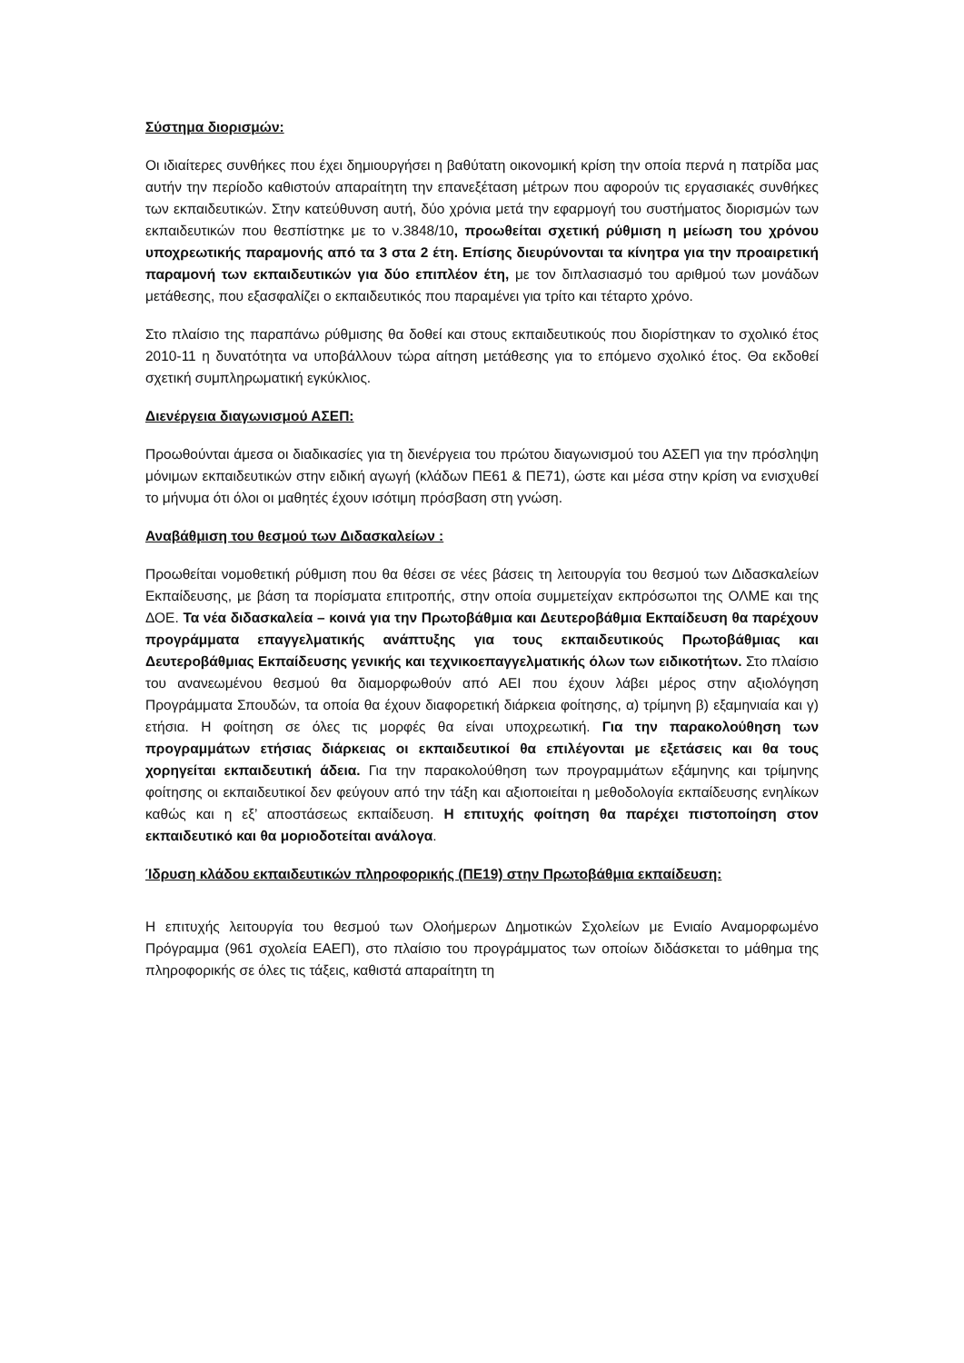Σύστημα διορισμών:
Οι ιδιαίτερες συνθήκες που έχει δημιουργήσει η βαθύτατη οικονομική κρίση την οποία περνά η πατρίδα μας αυτήν την περίοδο καθιστούν απαραίτητη την επανεξέταση μέτρων που αφορούν τις εργασιακές συνθήκες των εκπαιδευτικών. Στην κατεύθυνση αυτή, δύο χρόνια μετά την εφαρμογή του συστήματος διορισμών των εκπαιδευτικών που θεσπίστηκε με το ν.3848/10, προωθείται σχετική ρύθμιση η μείωση του χρόνου υποχρεωτικής παραμονής από τα 3 στα 2 έτη. Επίσης διευρύνονται τα κίνητρα για την προαιρετική παραμονή των εκπαιδευτικών για δύο επιπλέον έτη, με τον διπλασιασμό του αριθμού των μονάδων μετάθεσης, που εξασφαλίζει ο εκπαιδευτικός που παραμένει για τρίτο και τέταρτο χρόνο.
Στο πλαίσιο της παραπάνω ρύθμισης θα δοθεί και στους εκπαιδευτικούς που διορίστηκαν το σχολικό έτος 2010-11 η δυνατότητα να υποβάλλουν τώρα αίτηση μετάθεσης για το επόμενο σχολικό έτος. Θα εκδοθεί σχετική συμπληρωματική εγκύκλιος.
Διενέργεια διαγωνισμού ΑΣΕΠ:
Προωθούνται άμεσα οι διαδικασίες για τη διενέργεια του πρώτου διαγωνισμού του ΑΣΕΠ για την πρόσληψη μόνιμων εκπαιδευτικών στην ειδική αγωγή (κλάδων ΠΕ61 & ΠΕ71), ώστε και μέσα στην κρίση να ενισχυθεί το μήνυμα ότι όλοι οι μαθητές έχουν ισότιμη πρόσβαση στη γνώση.
Αναβάθμιση του θεσμού των Διδασκαλείων :
Προωθείται νομοθετική ρύθμιση που θα θέσει σε νέες βάσεις τη λειτουργία του θεσμού των Διδασκαλείων Εκπαίδευσης, με βάση τα πορίσματα επιτροπής, στην οποία συμμετείχαν εκπρόσωποι της ΟΛΜΕ και της ΔΟΕ. Τα νέα διδασκαλεία – κοινά για την Πρωτοβάθμια και Δευτεροβάθμια Εκπαίδευση θα παρέχουν προγράμματα επαγγελματικής ανάπτυξης για τους εκπαιδευτικούς Πρωτοβάθμιας και Δευτεροβάθμιας Εκπαίδευσης γενικής και τεχνικοεπαγγελματικής όλων των ειδικοτήτων. Στο πλαίσιο του ανανεωμένου θεσμού θα διαμορφωθούν από ΑΕΙ που έχουν λάβει μέρος στην αξιολόγηση Προγράμματα Σπουδών, τα οποία θα έχουν διαφορετική διάρκεια φοίτησης, α) τρίμηνη β) εξαμηνιαία και γ) ετήσια. Η φοίτηση σε όλες τις μορφές θα είναι υποχρεωτική. Για την παρακολούθηση των προγραμμάτων ετήσιας διάρκειας οι εκπαιδευτικοί θα επιλέγονται με εξετάσεις και θα τους χορηγείται εκπαιδευτική άδεια. Για την παρακολούθηση των προγραμμάτων εξάμηνης και τρίμηνης φοίτησης οι εκπαιδευτικοί δεν φεύγουν από την τάξη και αξιοποιείται η μεθοδολογία εκπαίδευσης ενηλίκων καθώς και η εξ’ αποστάσεως εκπαίδευση. Η επιτυχής φοίτηση θα παρέχει πιστοποίηση στον εκπαιδευτικό και θα μοριοδοτείται ανάλογα.
Ίδρυση κλάδου εκπαιδευτικών πληροφορικής (ΠΕ19) στην Πρωτοβάθμια εκπαίδευση:
Η επιτυχής λειτουργία του θεσμού των Ολοήμερων Δημοτικών Σχολείων με Ενιαίο Αναμορφωμένο Πρόγραμμα (961 σχολεία ΕΑΕΠ), στο πλαίσιο του προγράμματος των οποίων διδάσκεται το μάθημα της πληροφορικής σε όλες τις τάξεις, καθιστά απαραίτητη τη